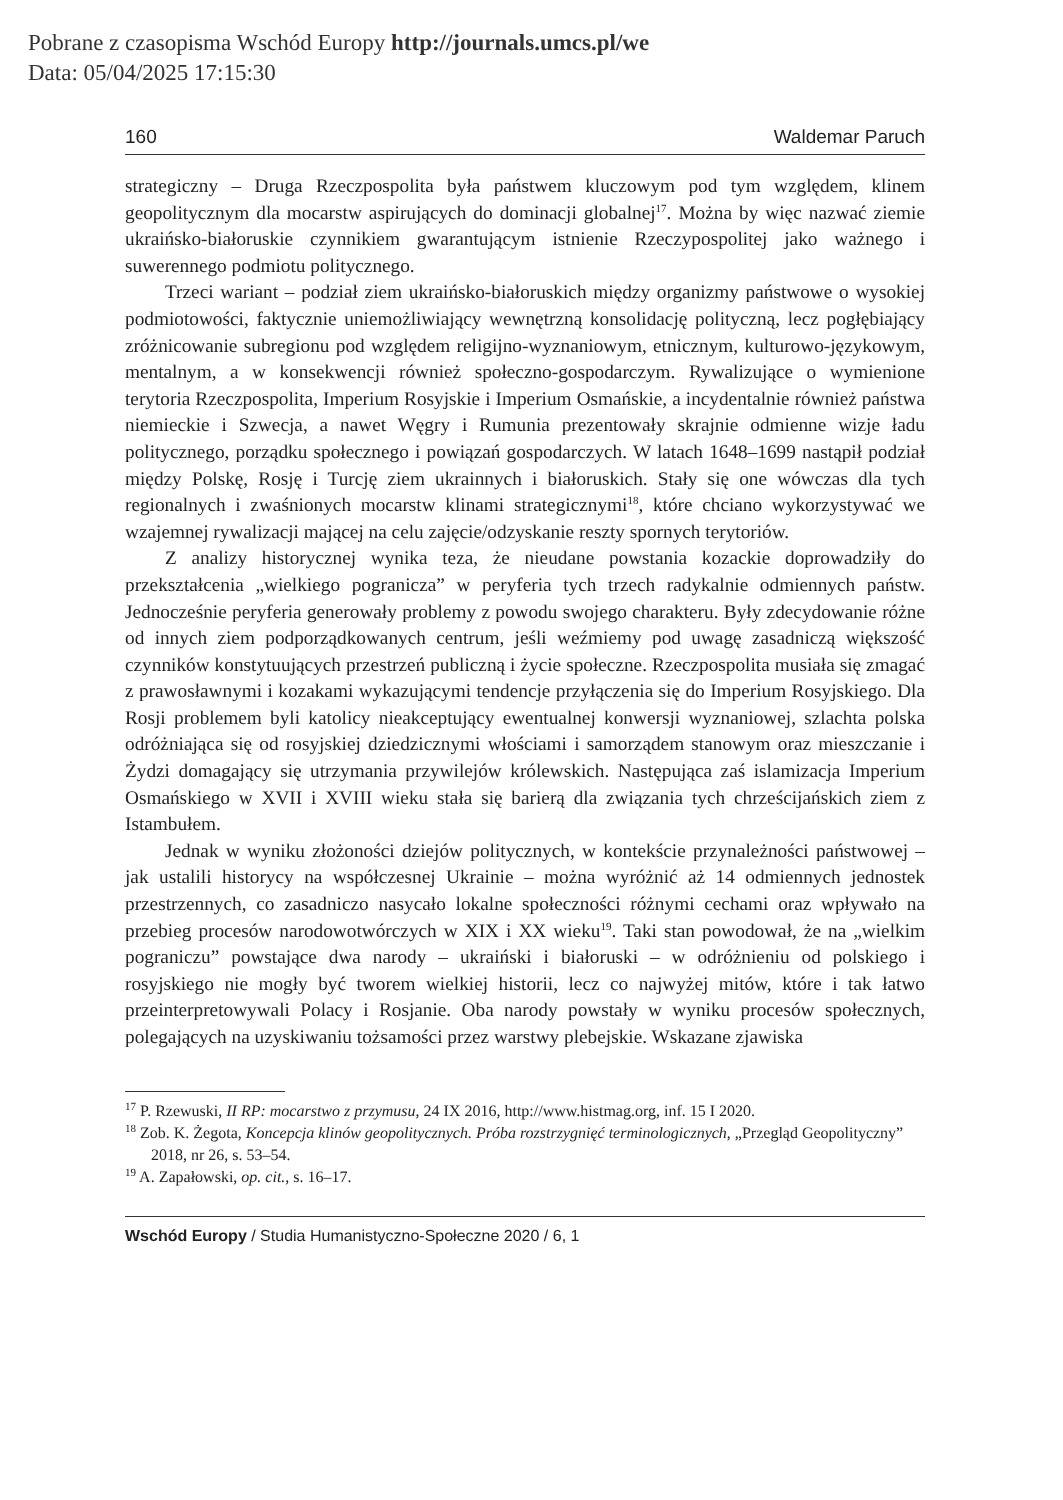Pobrane z czasopisma Wschód Europy http://journals.umcs.pl/we
Data: 05/04/2025 17:15:30
160 Waldemar Paruch
strategiczny – Druga Rzeczpospolita była państwem kluczowym pod tym względem, klinem geopolitycznym dla mocarstw aspirujących do dominacji globalnej<sup>17</sup>. Można by więc nazwać ziemie ukraińsko-białoruskie czynnikiem gwarantującym istnienie Rzeczypospolitej jako ważnego i suwerennego podmiotu politycznego.
Trzeci wariant – podział ziem ukraińsko-białoruskich między organizmy państwowe o wysokiej podmiotowości, faktycznie uniemożliwiający wewnętrzną konsolidację polityczną, lecz pogłębiający zróżnicowanie subregionu pod względem religijno-wyznaniowym, etnicznym, kulturowo-językowym, mentalnym, a w konsekwencji również społeczno-gospodarczym. Rywalizujące o wymienione terytoria Rzeczpospolita, Imperium Rosyjskie i Imperium Osmańskie, a incydentalnie również państwa niemieckie i Szwecja, a nawet Węgry i Rumunia prezentowały skrajnie odmienne wizje ładu politycznego, porządku społecznego i powiązań gospodarczych. W latach 1648–1699 nastąpił podział między Polskę, Rosję i Turcję ziem ukrainnych i białoruskich. Stały się one wówczas dla tych regionalnych i zwaśnionych mocarstw klinami strategicznymi<sup>18</sup>, które chciano wykorzystywać we wzajemnej rywalizacji mającej na celu zajęcie/odzyskanie reszty spornych terytoriów.
Z analizy historycznej wynika teza, że nieudane powstania kozackie doprowadziły do przekształcenia „wielkiego pogranicza” w peryferia tych trzech radykalnie odmiennych państw. Jednocześnie peryferia generowały problemy z powodu swojego charakteru. Były zdecydowanie różne od innych ziem podporządkowanych centrum, jeśli weźmiemy pod uwagę zasadniczą większość czynników konstytuujących przestrzeń publiczną i życie społeczne. Rzeczpospolita musiała się zmagać z prawosławnymi i kozakami wykazującymi tendencje przyłączenia się do Imperium Rosyjskiego. Dla Rosji problemem byli katolicy nieakceptujący ewentualnej konwersji wyznaniowej, szlachta polska odróżniająca się od rosyjskiej dziedzicznymi włościami i samorządem stanowym oraz mieszczanie i Żydzi domagający się utrzymania przywilejów królewskich. Następująca zaś islamizacja Imperium Osmańskiego w XVII i XVIII wieku stała się barierą dla związania tych chrześcijańskich ziem z Istambułem.
Jednak w wyniku złożoności dziejów politycznych, w kontekście przynależności państwowej – jak ustalili historycy na współczesnej Ukrainie – można wyróżnić aż 14 odmiennych jednostek przestrzennych, co zasadniczo nasycało lokalne społeczności różnymi cechami oraz wpływało na przebieg procesów narodowotwórczych w XIX i XX wieku<sup>19</sup>. Taki stan powodował, że na „wielkim pograniczu” powstające dwa narody – ukraiński i białoruski – w odróżnieniu od polskiego i rosyjskiego nie mogły być tworem wielkiej historii, lecz co najwyżej mitów, które i tak łatwo przeinterpretowywali Polacy i Rosjanie. Oba narody powstały w wyniku procesów społecznych, polegających na uzyskiwaniu tożsamości przez warstwy plebejskie. Wskazane zjawiska
<sup>17</sup> P. Rzewuski, II RP: mocarstwo z przymusu, 24 IX 2016, http://www.histmag.org, inf. 15 I 2020.
<sup>18</sup> Zob. K. Żegota, Koncepcja klinów geopolitycznych. Próba rozstrzygnięć terminologicznych, „Przegląd Geopolityczny” 2018, nr 26, s. 53–54.
<sup>19</sup> A. Zapałowski, op. cit., s. 16–17.
Wschód Europy / Studia Humanistyczno-Społeczne 2020 / 6, 1